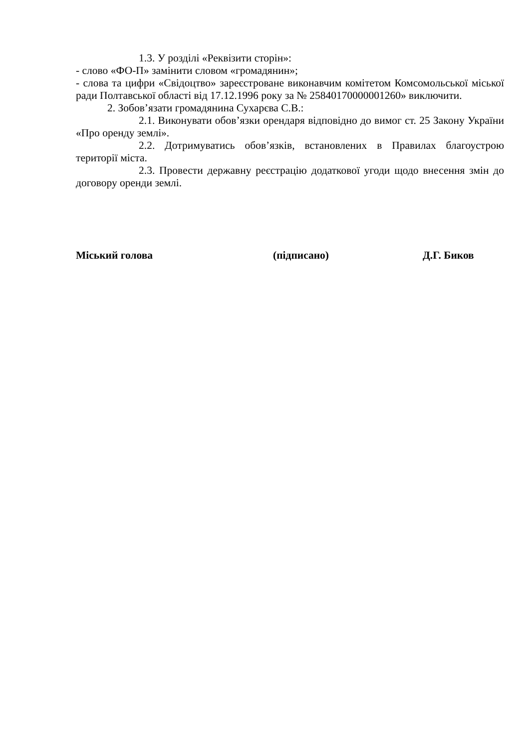1.3. У розділі «Реквізити сторін»:
- слово «ФО-П» замінити словом «громадянин»;
- слова та цифри «Свідоцтво» зареєстроване виконавчим комітетом Комсомольської міської ради Полтавської області від 17.12.1996 року за № 25840170000001260» виключити.
2. Зобов’язати громадянина Сухарєва С.В.:
2.1. Виконувати обов’язки орендаря відповідно до вимог ст. 25 Закону України «Про оренду землі».
2.2. Дотримуватись обов’язків, встановлених в Правилах благоустрою території міста.
2.3. Провести державну реєстрацію додаткової угоди щодо внесення змін до договору оренди землі.
Міський голова (підписано) Д.Г. Биков